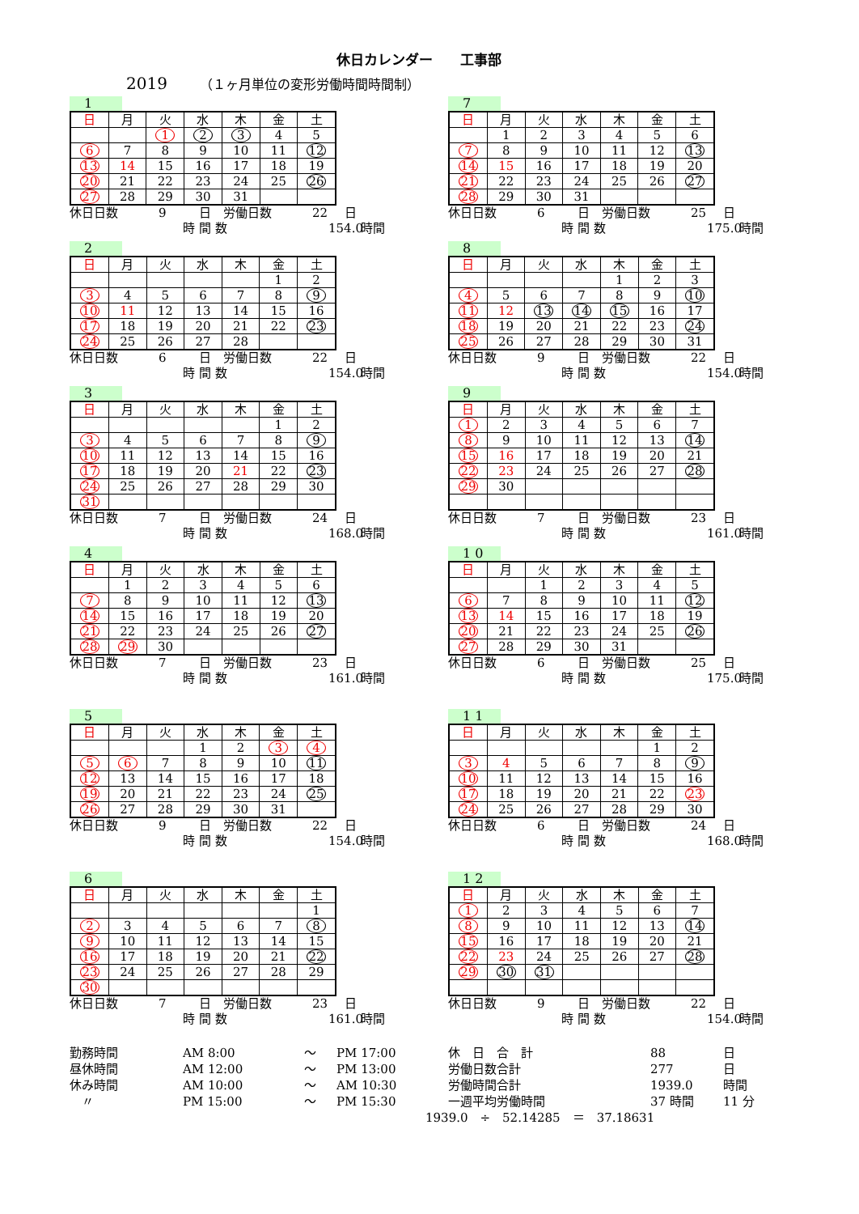休日カレンダー　　工事部
2019 （１ヶ月単位の変形労働時間時間制）
1
| 日 | 月 | 火 | 水 | 木 | 金 | 土 |
| | | 1 | 2 | 3 | 4 | 5 |
| 6 | 7 | 8 | 9 | 10 | 11 | 12 |
| 13 | 14 | 15 | 16 | 17 | 18 | 19 |
| 20 | 21 | 22 | 23 | 24 | 25 | 26 |
| 27 | 28 | 29 | 30 | 31 | | |
休日日数 9 日　労働日数 22 日
時 間 数 154.0 時間
2
| 日 | 月 | 火 | 水 | 木 | 金 | 土 |
| | | | | | 1 | 2 |
| 3 | 4 | 5 | 6 | 7 | 8 | 9 |
| 10 | 11 | 12 | 13 | 14 | 15 | 16 |
| 17 | 18 | 19 | 20 | 21 | 22 | 23 |
| 24 | 25 | 26 | 27 | 28 | | |
休日日数 6 日　労働日数 22 日
時 間 数 154.0 時間
3
| 日 | 月 | 火 | 水 | 木 | 金 | 土 |
| | | | | | 1 | 2 |
| 3 | 4 | 5 | 6 | 7 | 8 | 9 |
| 10 | 11 | 12 | 13 | 14 | 15 | 16 |
| 17 | 18 | 19 | 20 | 21 | 22 | 23 |
| 24 | 25 | 26 | 27 | 28 | 29 | 30 |
| 31 | | | | | | |
休日日数 7 日　労働日数 24 日
時 間 数 168.0 時間
4
| 日 | 月 | 火 | 水 | 木 | 金 | 土 |
| | 1 | 2 | 3 | 4 | 5 | 6 |
| 7 | 8 | 9 | 10 | 11 | 12 | 13 |
| 14 | 15 | 16 | 17 | 18 | 19 | 20 |
| 21 | 22 | 23 | 24 | 25 | 26 | 27 |
| 28 | 29 | 30 | | | | |
休日日数 7 日　労働日数 23 日
時 間 数 161.0 時間
5
| 日 | 月 | 火 | 水 | 木 | 金 | 土 |
| | | | 1 | 2 | 3 | 4 |
| 5 | 6 | 7 | 8 | 9 | 10 | 11 |
| 12 | 13 | 14 | 15 | 16 | 17 | 18 |
| 19 | 20 | 21 | 22 | 23 | 24 | 25 |
| 26 | 27 | 28 | 29 | 30 | 31 | |
休日日数 9 日　労働日数 22 日
時 間 数 154.0 時間
6
| 日 | 月 | 火 | 水 | 木 | 金 | 土 |
| | | | | | | 1 |
| 2 | 3 | 4 | 5 | 6 | 7 | 8 |
| 9 | 10 | 11 | 12 | 13 | 14 | 15 |
| 16 | 17 | 18 | 19 | 20 | 21 | 22 |
| 23 | 24 | 25 | 26 | 27 | 28 | 29 |
| 30 | | | | | | |
休日日数 7 日　労働日数 23 日
時 間 数 161.0 時間
7
| 日 | 月 | 火 | 水 | 木 | 金 | 土 |
| | 1 | 2 | 3 | 4 | 5 | 6 |
| 7 | 8 | 9 | 10 | 11 | 12 | 13 |
| 14 | 15 | 16 | 17 | 18 | 19 | 20 |
| 21 | 22 | 23 | 24 | 25 | 26 | 27 |
| 28 | 29 | 30 | 31 | | | |
休日日数 6 日　労働日数 25 日
時 間 数 175.0 時間
8
| 日 | 月 | 火 | 水 | 木 | 金 | 土 |
| | | | | 1 | 2 | 3 |
| 4 | 5 | 6 | 7 | 8 | 9 | 10 |
| 11 | 12 | 13 | 14 | 15 | 16 | 17 |
| 18 | 19 | 20 | 21 | 22 | 23 | 24 |
| 25 | 26 | 27 | 28 | 29 | 30 | 31 |
休日日数 9 日　労働日数 22 日
時 間 数 154.0 時間
9
| 日 | 月 | 火 | 水 | 木 | 金 | 土 |
| 1 | 2 | 3 | 4 | 5 | 6 | 7 |
| 8 | 9 | 10 | 11 | 12 | 13 | 14 |
| 15 | 16 | 17 | 18 | 19 | 20 | 21 |
| 22 | 23 | 24 | 25 | 26 | 27 | 28 |
| 29 | 30 | | | | | |
休日日数 7 日　労働日数 23 日
時 間 数 161.0 時間
1 0
| 日 | 月 | 火 | 水 | 木 | 金 | 土 |
| | | 1 | 2 | 3 | 4 | 5 |
| 6 | 7 | 8 | 9 | 10 | 11 | 12 |
| 13 | 14 | 15 | 16 | 17 | 18 | 19 |
| 20 | 21 | 22 | 23 | 24 | 25 | 26 |
| 27 | 28 | 29 | 30 | 31 | | |
休日日数 6 日　労働日数 25 日
時 間 数 175.0 時間
1 1
| 日 | 月 | 火 | 水 | 木 | 金 | 土 |
| | | | | | 1 | 2 |
| 3 | 4 | 5 | 6 | 7 | 8 | 9 |
| 10 | 11 | 12 | 13 | 14 | 15 | 16 |
| 17 | 18 | 19 | 20 | 21 | 22 | 23 |
| 24 | 25 | 26 | 27 | 28 | 29 | 30 |
休日日数 6 日　労働日数 24 日
時 間 数 168.0 時間
1 2
| 日 | 月 | 火 | 水 | 木 | 金 | 土 |
| 1 | 2 | 3 | 4 | 5 | 6 | 7 |
| 8 | 9 | 10 | 11 | 12 | 13 | 14 |
| 15 | 16 | 17 | 18 | 19 | 20 | 21 |
| 22 | 23 | 24 | 25 | 26 | 27 | 28 |
| 29 | 30 | 31 | | | | |
休日日数 9 日　労働日数 22 日
時 間 数 154.0 時間
勤務時間 AM 8:00 ～ PM 17:00
昼休時間 AM 12:00 ～ PM 13:00
休み時間 AM 10:00 ～ AM 10:30
　〃 PM 15:00 ～ PM 15:30
休　日　合　計 88 日
労働日数合計 277 日
労働時間合計 1939.0 時間
一週平均労働時間 37 時間 11 分
1939.0　÷　52.14285　＝　37.18631